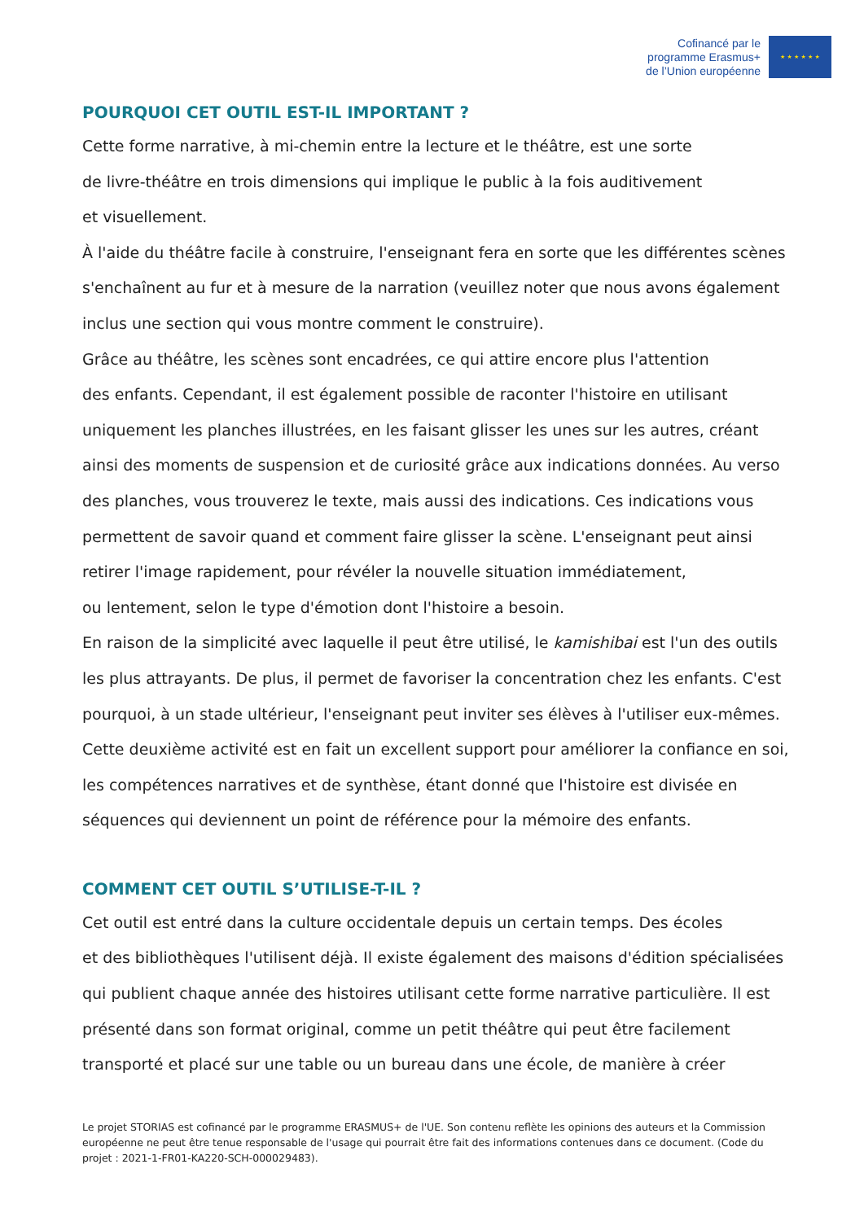Cofinancé par le
programme Erasmus+
de l’Union européenne
★ ★ ★ ★ ★ ★
POURQUOI CET OUTIL EST-IL IMPORTANT ?
Cette forme narrative, à mi-chemin entre la lecture et le théâtre, est une sorte
de livre-théâtre en trois dimensions qui implique le public à la fois auditivement
et visuellement.
À l'aide du théâtre facile à construire, l'enseignant fera en sorte que les différentes scènes s'enchaînent au fur et à mesure de la narration (veuillez noter que nous avons également inclus une section qui vous montre comment le construire).
Grâce au théâtre, les scènes sont encadrées, ce qui attire encore plus l'attention
des enfants. Cependant, il est également possible de raconter l'histoire en utilisant uniquement les planches illustrées, en les faisant glisser les unes sur les autres, créant ainsi des moments de suspension et de curiosité grâce aux indications données. Au verso des planches, vous trouverez le texte, mais aussi des indications. Ces indications vous permettent de savoir quand et comment faire glisser la scène. L'enseignant peut ainsi retirer l'image rapidement, pour révéler la nouvelle situation immédiatement,
ou lentement, selon le type d'émotion dont l'histoire a besoin.
En raison de la simplicité avec laquelle il peut être utilisé, le kamishibai est l'un des outils les plus attrayants. De plus, il permet de favoriser la concentration chez les enfants. C'est pourquoi, à un stade ultérieur, l'enseignant peut inviter ses élèves à l'utiliser eux-mêmes. Cette deuxième activité est en fait un excellent support pour améliorer la confiance en soi, les compétences narratives et de synthèse, étant donné que l'histoire est divisée en séquences qui deviennent un point de référence pour la mémoire des enfants.
COMMENT CET OUTIL S’UTILISE-T-IL ?
Cet outil est entré dans la culture occidentale depuis un certain temps. Des écoles
et des bibliothèques l'utilisent déjà. Il existe également des maisons d'édition spécialisées qui publient chaque année des histoires utilisant cette forme narrative particulière. Il est présenté dans son format original, comme un petit théâtre qui peut être facilement transporté et placé sur une table ou un bureau dans une école, de manière à créer
Le projet STORIAS est cofinancé par le programme ERASMUS+ de l'UE. Son contenu reflète les opinions des auteurs et la Commission européenne ne peut être tenue responsable de l'usage qui pourrait être fait des informations contenues dans ce document. (Code du projet : 2021-1-FR01-KA220-SCH-000029483).